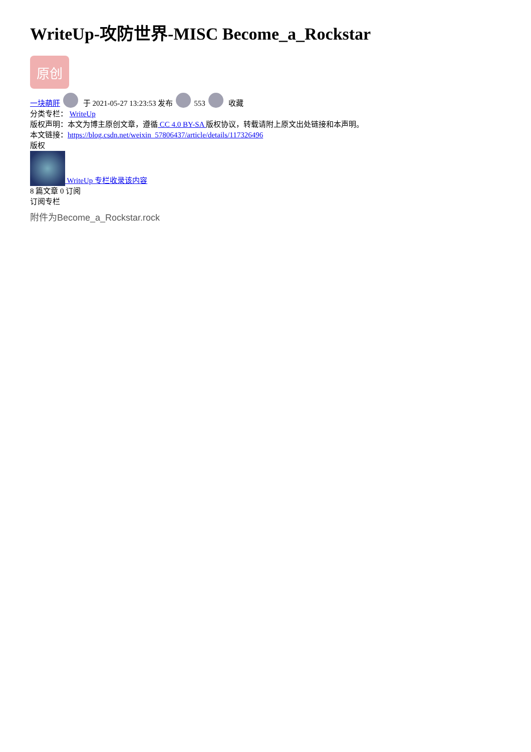WriteUp-攻防世界-MISC Become_a_Rockstar
原创
一块萌肝 于 2021-05-27 13:23:53 发布 553 收藏
分类专栏： WriteUp
版权声明：本文为博主原创文章，遵循 CC 4.0 BY-SA 版权协议，转载请附上原文出处链接和本声明。
本文链接：https://blog.csdn.net/weixin_57806437/article/details/117326496
版权
WriteUp 专栏收录该内容
8 篇文章 0 订阅
订阅专栏
附件为Become_a_Rockstar.rock